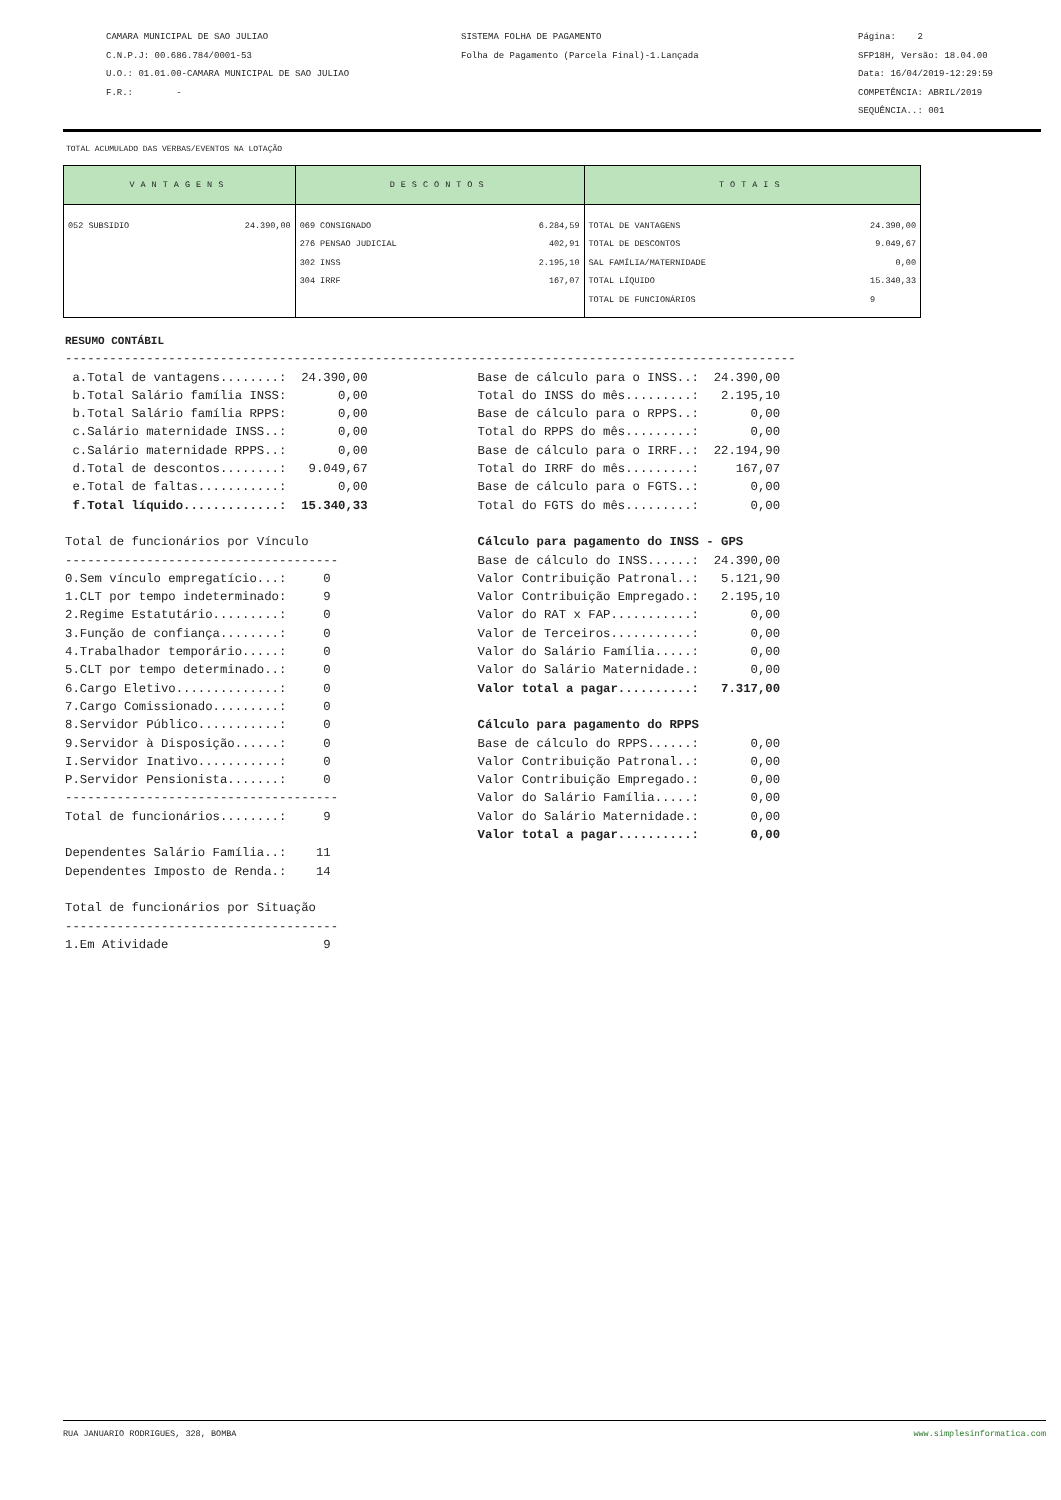CAMARA MUNICIPAL DE SAO JULIAO C.N.P.J: 00.686.784/0001-53 U.O.: 01.01.00-CAMARA MUNICIPAL DE SAO JULIAO F.R.: -
SISTEMA FOLHA DE PAGAMENTO Folha de Pagamento (Parcela Final)-1.Lançada
Página: 2 SFP18H, Versão: 18.04.00 Data: 16/04/2019-12:29:59 COMPETÊNCIA: ABRIL/2019 SEQUÊNCIA..: 001
TOTAL ACUMULADO DAS VERBAS/EVENTOS NA LOTAÇÃO
| VANTAGENS | | DESCONTOS | | TOTAIS | |
| --- | --- | --- | --- | --- | --- |
| 052 SUBSIDIO | 24.390,00 | 069 CONSIGNADO 276 PENSAO JUDICIAL 302 INSS 304 IRRF | 6.284,59 402,91 2.195,10 167,07 | TOTAL DE VANTAGENS TOTAL DE DESCONTOS SAL FAMÍLIA/MATERNIDADE TOTAL LÍQUIDO TOTAL DE FUNCIONÁRIOS | 24.390,00 9.049,67 0,00 15.340,33 9 |
RESUMO CONTÁBIL ---------------------------------------------------------------------------------------------------
a.Total de vantagens........: 24.390,00 b.Total Salário família INSS: 0,00 b.Total Salário família RPPS: 0,00 c.Salário maternidade INSS..: 0,00 c.Salário maternidade RPPS..: 0,00 d.Total de descontos........: 9.049,67 e.Total de faltas...........: 0,00 f.Total líquido.............: 15.340,33 Total de funcionários por Vínculo ------------------------------------- 0.Sem vínculo empregatício...: 0 1.CLT por tempo indeterminado: 9 2.Regime Estatutário.........: 0 3.Função de confiança........: 0 4.Trabalhador temporário.....: 0 5.CLT por tempo determinado..: 0 6.Cargo Eletivo..............: 0 7.Cargo Comissionado.........: 0 8.Servidor Público...........: 0 9.Servidor à Disposição......: 0 I.Servidor Inativo...........: 0 P.Servidor Pensionista.......: 0 ------------------------------------- Total de funcionários........: 9 Dependentes Salário Família..: 11 Dependentes Imposto de Renda.: 14 Total de funcionários por Situação ------------------------------------- 1.Em Atividade 9
Base de cálculo para o INSS..: 24.390,00 Total do INSS do mês.........: 2.195,10 Base de cálculo para o RPPS..: 0,00 Total do RPPS do mês.........: 0,00 Base de cálculo para o IRRF..: 22.194,90 Total do IRRF do mês.........: 167,07 Base de cálculo para o FGTS..: 0,00 Total do FGTS do mês.........: 0,00 Cálculo para pagamento do INSS - GPS Base de cálculo do INSS......: 24.390,00 Valor Contribuição Patronal..: 5.121,90 Valor Contribuição Empregado.: 2.195,10 Valor do RAT x FAP...........: 0,00 Valor de Terceiros...........: 0,00 Valor do Salário Família.....: 0,00 Valor do Salário Maternidade.: 0,00 Valor total a pagar..........: 7.317,00 Cálculo para pagamento do RPPS Base de cálculo do RPPS......: 0,00 Valor Contribuição Patronal..: 0,00 Valor Contribuição Empregado.: 0,00 Valor do Salário Família.....: 0,00 Valor do Salário Maternidade.: 0,00 Valor total a pagar..........: 0,00
RUA JANUARIO RODRIGUES, 328, BOMBA www.simplesinformatica.com